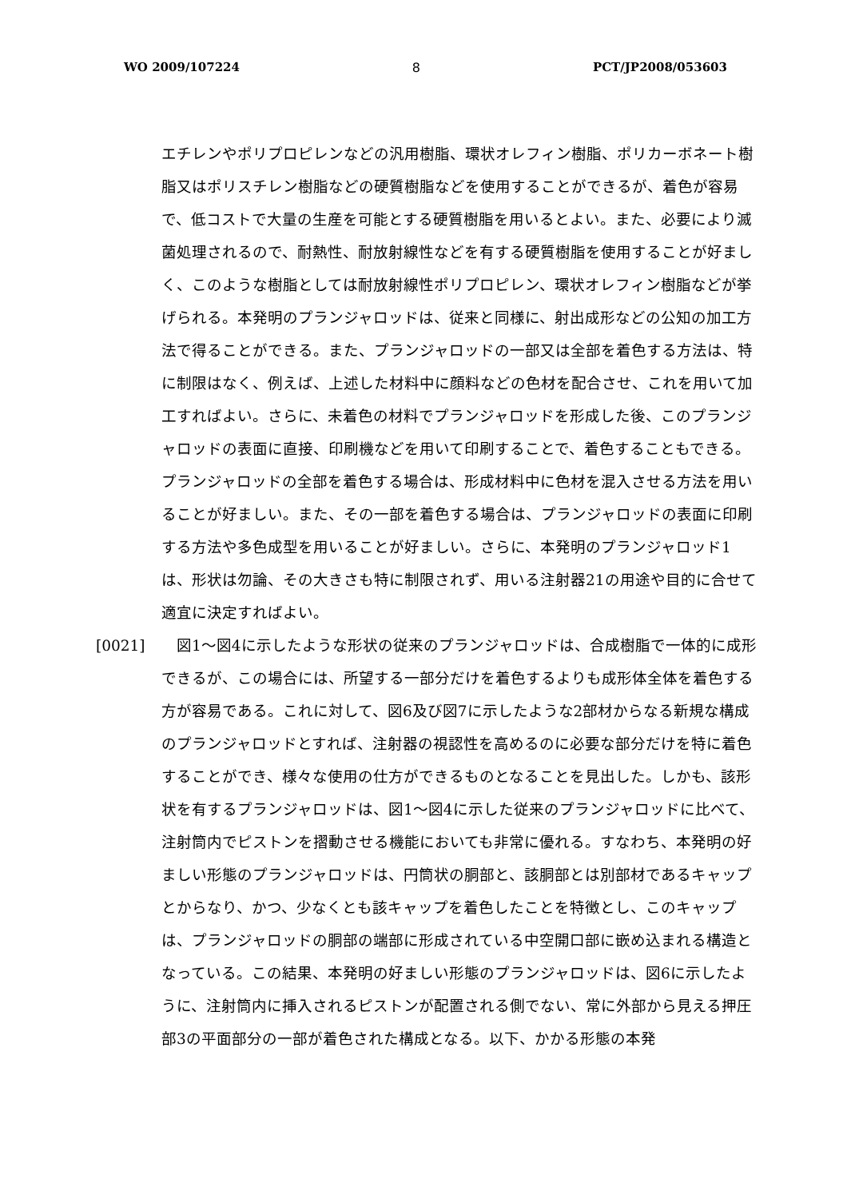WO 2009/107224 8 PCT/JP2008/053603
エチレンやポリプロピレンなどの汎用樹脂、環状オレフィン樹脂、ポリカーボネート樹脂又はポリスチレン樹脂などの硬質樹脂などを使用することができるが、着色が容易で、低コストで大量の生産を可能とする硬質樹脂を用いるとよい。また、必要により滅菌処理されるので、耐熱性、耐放射線性などを有する硬質樹脂を使用することが好ましく、このような樹脂としては耐放射線性ポリプロピレン、環状オレフィン樹脂などが挙げられる。本発明のプランジャロッドは、従来と同様に、射出成形などの公知の加工方法で得ることができる。また、プランジャロッドの一部又は全部を着色する方法は、特に制限はなく、例えば、上述した材料中に顔料などの色材を配合させ、これを用いて加工すればよい。さらに、未着色の材料でプランジャロッドを形成した後、このプランジャロッドの表面に直接、印刷機などを用いて印刷することで、着色することもできる。プランジャロッドの全部を着色する場合は、形成材料中に色材を混入させる方法を用いることが好ましい。また、その一部を着色する場合は、プランジャロッドの表面に印刷する方法や多色成型を用いることが好ましい。さらに、本発明のプランジャロッド1は、形状は勿論、その大きさも特に制限されず、用いる注射器21の用途や目的に合せて適宜に決定すればよい。
[0021] 　図1～図4に示したような形状の従来のプランジャロッドは、合成樹脂で一体的に成形できるが、この場合には、所望する一部分だけを着色するよりも成形体全体を着色する方が容易である。これに対して、図6及び図7に示したような2部材からなる新規な構成のプランジャロッドとすれば、注射器の視認性を高めるのに必要な部分だけを特に着色することができ、様々な使用の仕方ができるものとなることを見出した。しかも、該形状を有するプランジャロッドは、図1～図4に示した従来のプランジャロッドに比べて、注射筒内でピストンを摺動させる機能においても非常に優れる。すなわち、本発明の好ましい形態のプランジャロッドは、円筒状の胴部と、該胴部とは別部材であるキャップとからなり、かつ、少なくとも該キャップを着色したことを特徴とし、このキャップは、プランジャロッドの胴部の端部に形成されている中空開口部に嵌め込まれる構造となっている。この結果、本発明の好ましい形態のプランジャロッドは、図6に示したように、注射筒内に挿入されるピストンが配置される側でない、常に外部から見える押圧部3の平面部分の一部が着色された構成となる。以下、かかる形態の本発